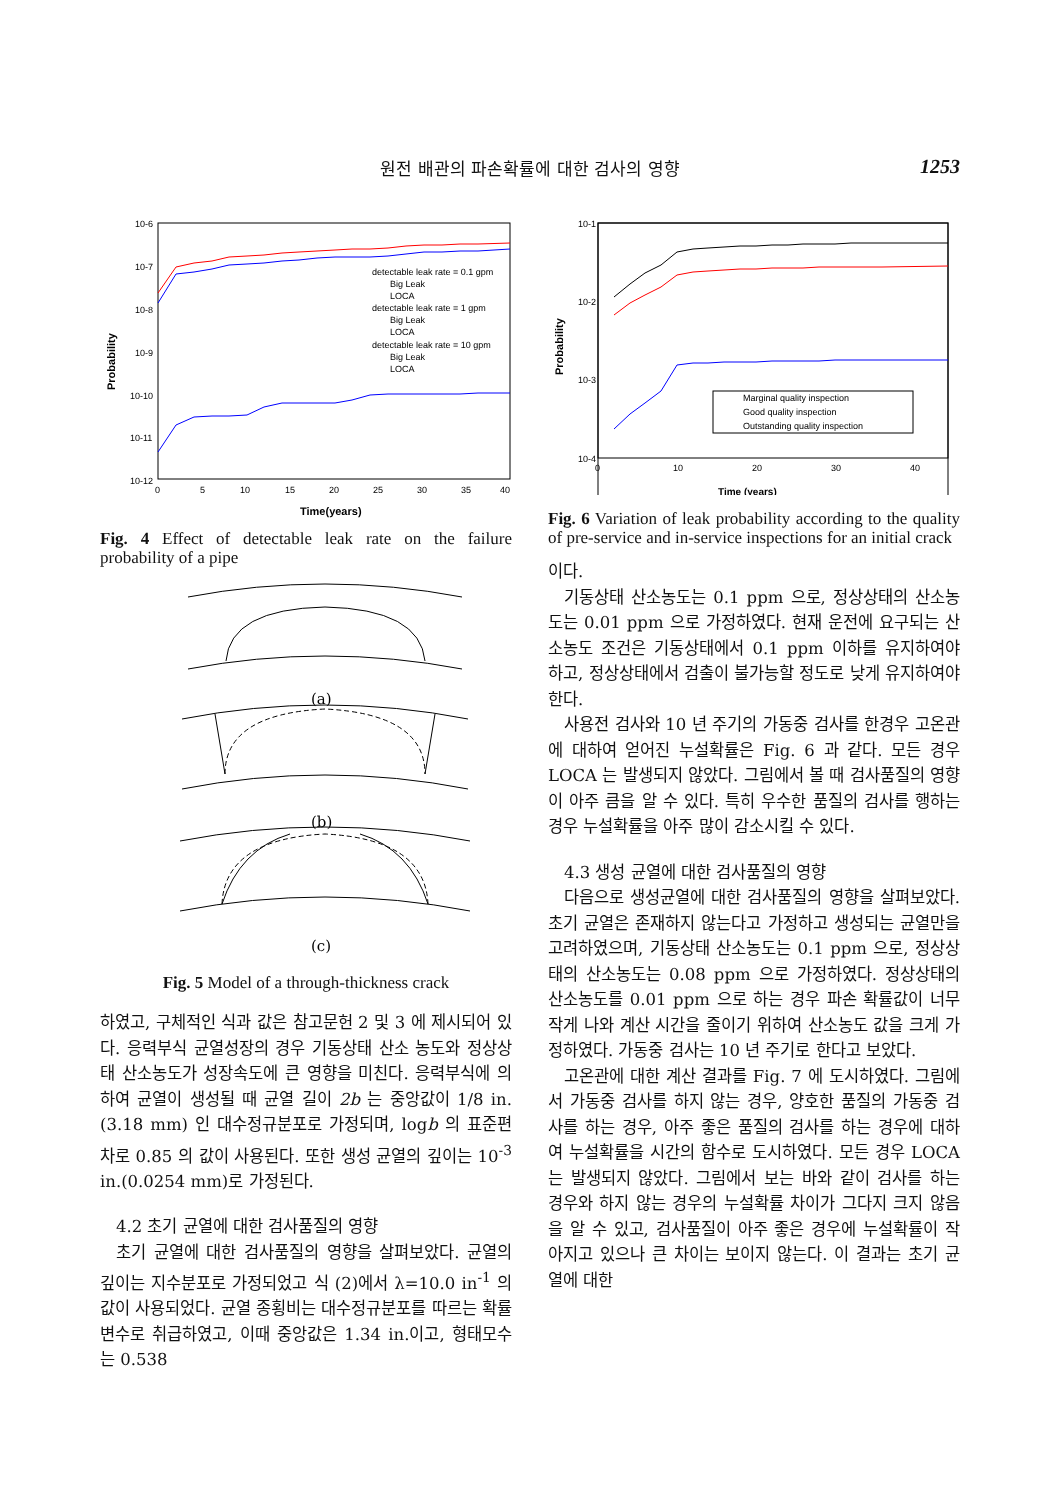원전 배관의 파손확률에 대한 검사의 영향 1253
10-6
10-7
10-8
10-9
10-10
10-11
10-12
0
5
10
15
20
25
30
35
40
Time(years)
Probability
detectable leak rate = 0.1 gpm
Big Leak
LOCA
detectable leak rate = 1 gpm
Big Leak
LOCA
detectable leak rate = 10 gpm
Big Leak
LOCA
Fig. 4 Effect of detectable leak rate on the failure probability of a pipe
(a)
(b)
(c)
Fig. 5 Model of a through-thickness crack
하였고, 구체적인 식과 값은 참고문헌 2 및 3 에 제시되어 있다. 응력부식 균열성장의 경우 기동상태 산소 농도와 정상상태 산소농도가 성장속도에 큰 영향을 미친다. 응력부식에 의하여 균열이 생성될 때 균열 길이 2b 는 중앙값이 1/8 in.(3.18 mm) 인 대수정규분포로 가정되며, logb 의 표준편차로 0.85 의 값이 사용된다. 또한 생성 균열의 깊이는 10<sup>-3</sup> in.(0.0254 mm)로 가정된다.
4.2 초기 균열에 대한 검사품질의 영향
초기 균열에 대한 검사품질의 영향을 살펴보았다. 균열의 깊이는 지수분포로 가정되었고 식 (2)에서 λ=10.0 in<sup>-1</sup> 의 값이 사용되었다. 균열 종횡비는 대수정규분포를 따르는 확률변수로 취급하였고, 이때 중앙값은 1.34 in.이고, 형태모수는 0.538
10-1
10-2
10-3
10-4
0
10
20
30
40
Time (years)
Probability
Marginal quality inspection
Good quality inspection
Outstanding quality inspection
Fig. 6 Variation of leak probability according to the quality of pre-service and in-service inspections for an initial crack
이다.
기동상태 산소농도는 0.1 ppm 으로, 정상상태의 산소농도는 0.01 ppm 으로 가정하였다. 현재 운전에 요구되는 산소농도 조건은 기동상태에서 0.1 ppm 이하를 유지하여야 하고, 정상상태에서 검출이 불가능할 정도로 낮게 유지하여야 한다.
사용전 검사와 10 년 주기의 가동중 검사를 한경우 고온관에 대하여 얻어진 누설확률은 Fig. 6 과 같다. 모든 경우 LOCA 는 발생되지 않았다. 그림에서 볼 때 검사품질의 영향이 아주 큼을 알 수 있다. 특히 우수한 품질의 검사를 행하는 경우 누설확률을 아주 많이 감소시킬 수 있다.
4.3 생성 균열에 대한 검사품질의 영향
다음으로 생성균열에 대한 검사품질의 영향을 살펴보았다. 초기 균열은 존재하지 않는다고 가정하고 생성되는 균열만을 고려하였으며, 기동상태 산소농도는 0.1 ppm 으로, 정상상태의 산소농도는 0.08 ppm 으로 가정하였다. 정상상태의 산소농도를 0.01 ppm 으로 하는 경우 파손 확률값이 너무 작게 나와 계산 시간을 줄이기 위하여 산소농도 값을 크게 가정하였다. 가동중 검사는 10 년 주기로 한다고 보았다.
고온관에 대한 계산 결과를 Fig. 7 에 도시하였다. 그림에서 가동중 검사를 하지 않는 경우, 양호한 품질의 가동중 검사를 하는 경우, 아주 좋은 품질의 검사를 하는 경우에 대하여 누설확률을 시간의 함수로 도시하였다. 모든 경우 LOCA 는 발생되지 않았다. 그림에서 보는 바와 같이 검사를 하는 경우와 하지 않는 경우의 누설확률 차이가 그다지 크지 않음을 알 수 있고, 검사품질이 아주 좋은 경우에 누설확률이 작아지고 있으나 큰 차이는 보이지 않는다. 이 결과는 초기 균열에 대한